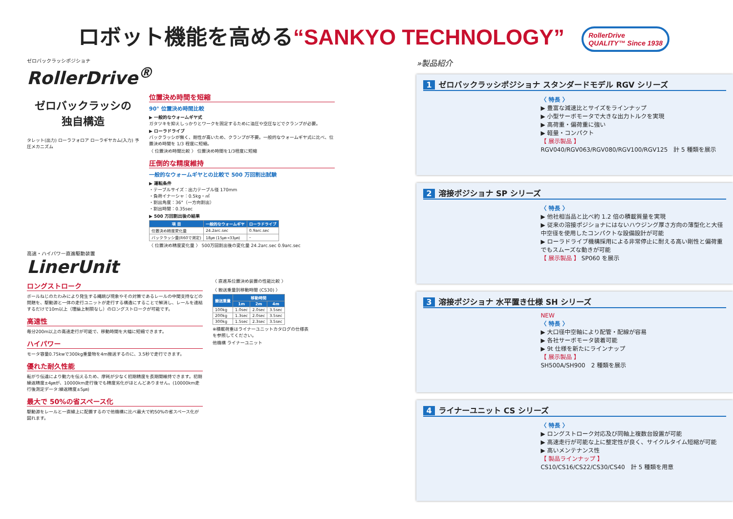ロボット機能を高める“SANKYO TECHNOLOGY” RollerDrive
QUALITY™ Since 1938
ゼロバックラッシポジショナ
RollerDrive<sup>®</sup>
ゼロバックラッシの
独自構造
タレット(出力) ローラフォロア ローラギヤカム(入力) 予圧メカニズム
位置決め時間を短縮
90° 位置決め時間比較
▶ 一般的なウォームギヤ式
ガタツキを抑えしっかりとワークを固定するために油圧や空圧などでクランプが必要。
▶ ローラドライブ
バックラッシが無く、剛性が高いため、クランプが不要。一般的なウォームギヤ式に比べ、位置決め時間を 1/3 程度に短縮。
〈 位置決め時間比較 〉 位置決め時間を1/3程度に短縮
圧倒的な精度維持
一般的なウォームギヤとの比較で 500 万回割出試験
▶ 運転条件
・テーブルサイズ：出力テーブル径 170mm
・負荷イナーシャ：0.5kg・㎡
・割出角度：36°（一方向割出）
・割出時間：0.35sec
▶ 500 万回割出後の結果
| 項 目 | 一般的なウォームギヤ | ローラドライブ |
| --- | --- | --- |
| 位置決め精度変化量 | 24.2arc.sec | 0.9arc.sec |
| バックラッシ量(R60で測定) | 18㎛ (15㎛→33㎛) | – |
〈 位置決め精度変化量 〉 500万回割出後の変化量 24.2arc.sec 0.9arc.sec
高速・ハイパワー直進駆動装置
LinerUnit
ロングストローク
ボールねじのたわみにより発生する縄跳び現象やその対策であるレールの中間支持などの問題を、駆動源と一体の走行ユニットが走行する構造にすることで解消し、レールを連結するだけで10m以上（理論上制限なし）のロングストロークが可能です。
高速性
毎分200m以上の高速走行が可能で、移動時間を大幅に短縮できます。
ハイパワー
モータ容量0.75kwで300kg重量物を4m搬送するのに、3.5秒で走行できます。
優れた耐久性能
転がり伝達により動力を伝えるため、摩耗が少なく初期精度を長期間維持できます。初期繰返精度±4㎛が、10000km走行後でも精度劣化がほとんどありません。(10000km走行後測定データ:繰返精度±5㎛)
最大で 50%の省スペース化
駆動源をレールと一直線上に配置するので他機構に比べ最大で約50%の省スペース化が図れます。
〈 直進系位置決め装置の性能比較 〉
〈 搬送重量別移動時間 (CS30) 〉
| 搬送重量 | 移動時間 | | |
| --- | --- | --- | --- |
| | 1m | 2m | 4m |
| 100kg | 1.0sec | 2.0sec | 3.5sec |
| 200kg | 1.3sec | 2.0sec | 3.5sec |
| 300kg | 1.5sec | 2.3sec | 3.5sec |
※積載荷重はライナーユニットカタログの仕様表を参照してください。
他機構 ライナーユニット
»製品紹介
1 ゼロバックラッシポジショナ スタンダードモデル RGV シリーズ
〈 特長 〉
▶ 豊富な減速比とサイズをラインナップ
▶ 小型サーボモータで大きな出力トルクを実現
▶ 高荷重・偏荷重に強い
▶ 軽量・コンパクト
【 展示製品 】
RGV040/RGV063/RGV080/RGV100/RGV125　計 5 種類を展示
2 溶接ポジショナ SP シリーズ
〈 特長 〉
▶ 他社相当品と比べ約 1.2 倍の積載質量を実現
▶ 従来の溶接ポジショナにはないハウジング厚さ方向の薄型化と大径中空径を使用したコンパクトな設備設計が可能
▶ ローラドライブ機構採用による非常停止に耐える高い剛性と偏荷重でもスムーズな動きが可能
【 展示製品 】 SP060 を展示
3 溶接ポジショナ 水平置き仕様 SH シリーズ
NEW
〈 特長 〉
▶ 大口径中空軸により配管・配線が容易
▶ 各社サーボモータ装着可能
▶ 9t 仕様を新たにラインナップ
【 展示製品 】
SH500A/SH900　2 種類を展示
4 ライナーユニット CS シリーズ
〈 特長 〉
▶ ロングストローク対応及び同軸上複数台設置が可能
▶ 高速走行が可能な上に整定性が良く、サイクルタイム短縮が可能
▶ 高いメンテナンス性
【 製品ラインナップ 】
CS10/CS16/CS22/CS30/CS40　計 5 種類を用意